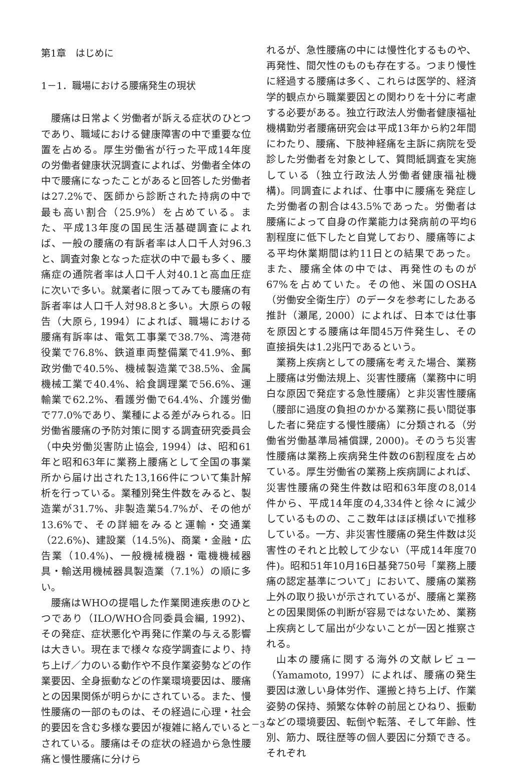第1章　はじめに
1－1．職場における腰痛発生の現状
腰痛は日常よく労働者が訴える症状のひとつであり、職域における健康障害の中で重要な位置を占める。厚生労働省が行った平成14年度の労働者健康状況調査によれば、労働者全体の中で腰痛になったことがあると回答した労働者は27.2%で、医師から診断された持病の中で最も高い割合（25.9%）を占めている。また、平成13年度の国民生活基礎調査によれば、一般の腰痛の有訴者率は人口千人対96.3と、調査対象となった症状の中で最も多く、腰痛症の通院者率は人口千人対40.1と高血圧症に次いで多い。就業者に限ってみても腰痛の有訴者率は人口千人対98.8と多い。大原らの報告（大原ら, 1994）によれば、職場における腰痛有訴率は、電気工事業で38.7%、湾港荷役業で76.8%、鉄道車両整備業で41.9%、郵政労働で40.5%、機械製造業で38.5%、金属機械工業で40.4%、給食調理業で56.6%、運輸業で62.2%、看護労働で64.4%、介護労働で77.0%であり、業種による差がみられる。旧労働省腰痛の予防対策に関する調査研究委員会（中央労働災害防止協会, 1994）は、昭和61年と昭和63年に業務上腰痛として全国の事業所から届け出された13,166件について集計解析を行っている。業種別発生件数をみると、製造業が31.7%、非製造業54.7%が、その他が13.6%で、その詳細をみると運輸・交通業（22.6%)、建設業（14.5%)、商業・金融・広告業（10.4%)、一般機械機器・電機機械器具・輸送用機械器具製造業（7.1%）の順に多い。
腰痛はWHOの提唱した作業関連疾患のひとつであり（ILO/WHO合同委員会編, 1992)、その発症、症状悪化や再発に作業の与える影響は大きい。現在まで様々な疫学調査により、持ち上げ／力のいる動作や不良作業姿勢などの作業要因、全身振動などの作業環境要因は、腰痛との因果関係が明らかにされている。また、慢性腰痛の一部のものは、その経過に心理・社会的要因を含む多様な要因が複雑に絡んでいるとされている。腰痛はその症状の経過から急性腰痛と慢性腰痛に分けら
れるが、急性腰痛の中には慢性化するものや、再発性、間欠性のものも存在する。つまり慢性に経過する腰痛は多く、これらは医学的、経済学的観点から職業要因との関わりを十分に考慮する必要がある。独立行政法人労働者健康福祉機構勤労者腰痛研究会は平成13年から約2年間にわたり、腰痛、下肢神経痛を主訴に病院を受診した労働者を対象として、質問紙調査を実施している（独立行政法人労働者健康福祉機構)。同調査によれば、仕事中に腰痛を発症した労働者の割合は43.5%であった。労働者は腰痛によって自身の作業能力は発病前の平均6割程度に低下したと自覚しており、腰痛等による平均休業期間は約11日との結果であった。また、腰痛全体の中では、再発性のものが67%を占めていた。その他、米国のOSHA（労働安全衛生庁）のデータを参考にしたある推計（瀬尾, 2000）によれば、日本では仕事を原因とする腰痛は年間45万件発生し、その直接損失は1.2兆円であるという。
業務上疾病としての腰痛を考えた場合、業務上腰痛は労働法規上、災害性腰痛（業務中に明白な原因で発症する急性腰痛）と非災害性腰痛（腰部に過度の負担のかかる業務に長い間従事した者に発症する慢性腰痛）に分類される（労働省労働基準局補償課, 2000)。そのうち災害性腰痛は業務上疾病発生件数の6割程度を占めている。厚生労働省の業務上疾病調によれば、災害性腰痛の発生件数は昭和63年度の8,014件から、平成14年度の4,334件と徐々に減少しているものの、ここ数年はほぼ横ばいで推移している。一方、非災害性腰痛の発生件数は災害性のそれと比較して少ない（平成14年度70件)。昭和51年10月16日基発750号「業務上腰痛の認定基準について」において、腰痛の業務上外の取り扱いが示されているが、腰痛と業務との因果関係の判断が容易ではないため、業務上疾病として届出が少ないことが一因と推察される。
山本の腰痛に関する海外の文献レビュー（Yamamoto, 1997）によれば、腰痛の発生要因は激しい身体労作、運搬と持ち上げ、作業姿勢の保持、頻繁な体幹の前屈とひねり、振動などの環境要因、転倒や転落、そして年齢、性別、筋力、既往歴等の個人要因に分類できる。それぞれ
－3－